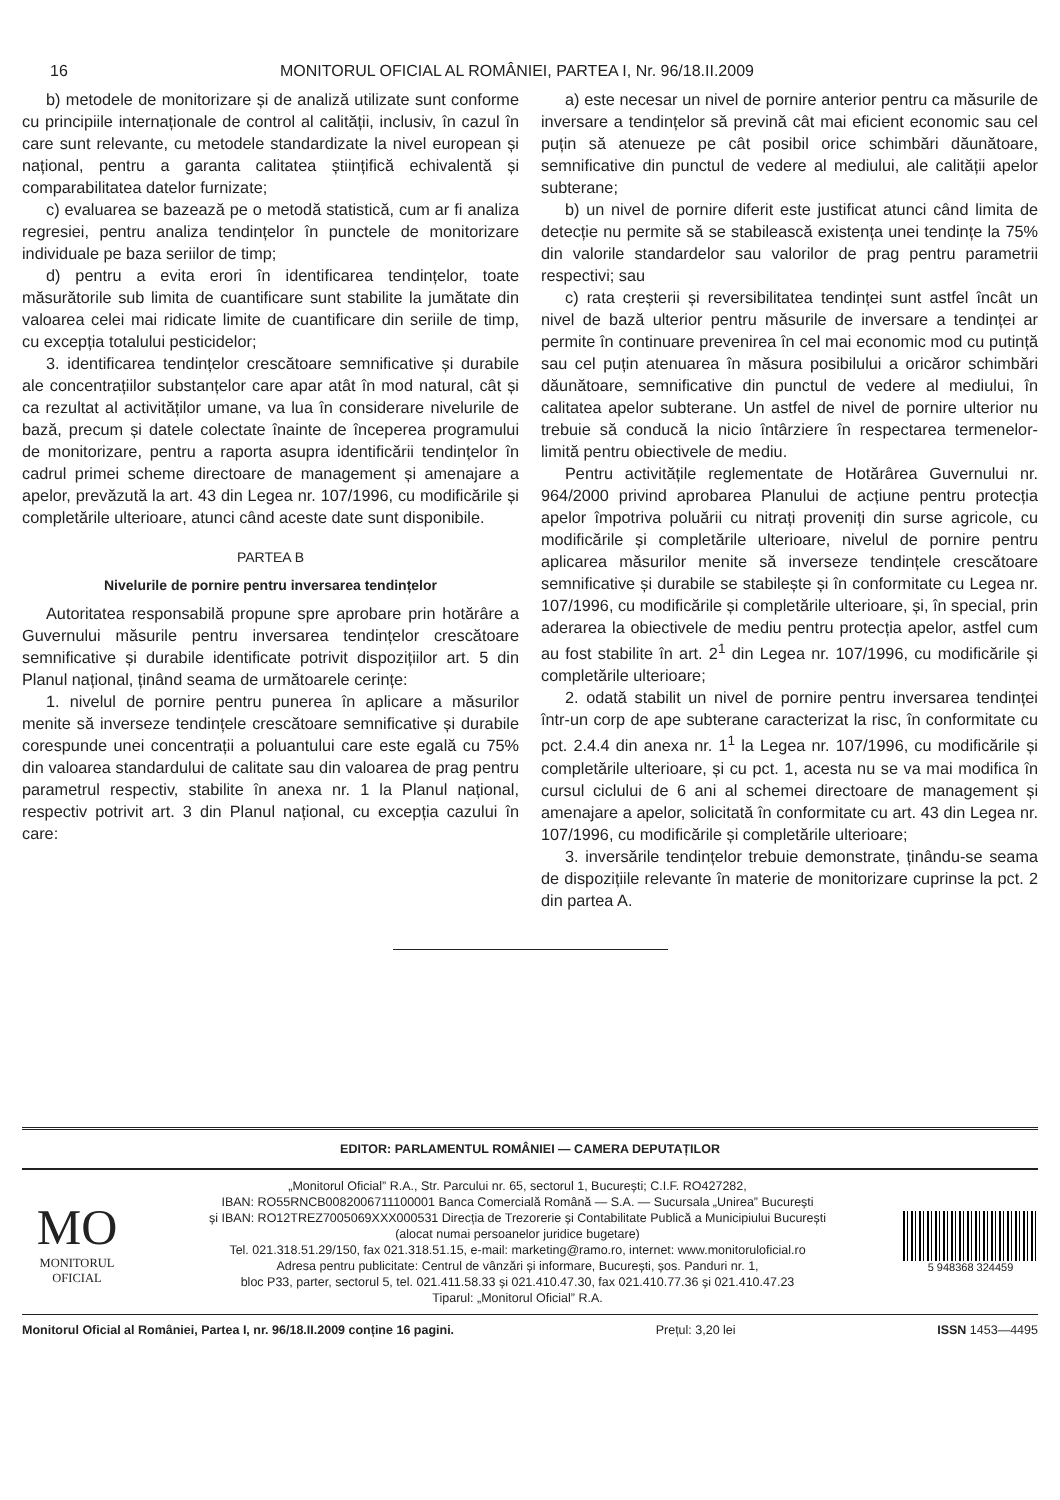16 MONITORUL OFICIAL AL ROMÂNIEI, PARTEA I, Nr. 96/18.II.2009
b) metodele de monitorizare și de analiză utilizate sunt conforme cu principiile internaționale de control al calității, inclusiv, în cazul în care sunt relevante, cu metodele standardizate la nivel european și național, pentru a garanta calitatea științifică echivalentă și comparabilitatea datelor furnizate;
c) evaluarea se bazează pe o metodă statistică, cum ar fi analiza regresiei, pentru analiza tendințelor în punctele de monitorizare individuale pe baza seriilor de timp;
d) pentru a evita erori în identificarea tendințelor, toate măsurătorile sub limita de cuantificare sunt stabilite la jumătate din valoarea celei mai ridicate limite de cuantificare din seriile de timp, cu excepția totalului pesticidelor;
3. identificarea tendințelor crescătoare semnificative și durabile ale concentrațiilor substanțelor care apar atât în mod natural, cât și ca rezultat al activităților umane, va lua în considerare nivelurile de bază, precum și datele colectate înainte de începerea programului de monitorizare, pentru a raporta asupra identificării tendințelor în cadrul primei scheme directoare de management și amenajare a apelor, prevăzută la art. 43 din Legea nr. 107/1996, cu modificările și completările ulterioare, atunci când aceste date sunt disponibile.
PARTEA B
Nivelurile de pornire pentru inversarea tendințelor
Autoritatea responsabilă propune spre aprobare prin hotărâre a Guvernului măsurile pentru inversarea tendințelor crescătoare semnificative și durabile identificate potrivit dispozițiilor art. 5 din Planul național, ținând seama de următoarele cerințe:
1. nivelul de pornire pentru punerea în aplicare a măsurilor menite să inverseze tendințele crescătoare semnificative și durabile corespunde unei concentrații a poluantului care este egală cu 75% din valoarea standardului de calitate sau din valoarea de prag pentru parametrul respectiv, stabilite în anexa nr. 1 la Planul național, respectiv potrivit art. 3 din Planul național, cu excepția cazului în care:
a) este necesar un nivel de pornire anterior pentru ca măsurile de inversare a tendințelor să prevină cât mai eficient economic sau cel puțin să atenueze pe cât posibil orice schimbări dăunătoare, semnificative din punctul de vedere al mediului, ale calității apelor subterane;
b) un nivel de pornire diferit este justificat atunci când limita de detecție nu permite să se stabilească existența unei tendințe la 75% din valorile standardelor sau valorilor de prag pentru parametrii respectivi; sau
c) rata creșterii și reversibilitatea tendinței sunt astfel încât un nivel de bază ulterior pentru măsurile de inversare a tendinței ar permite în continuare prevenirea în cel mai economic mod cu putință sau cel puțin atenuarea în măsura posibilului a oricăror schimbări dăunătoare, semnificative din punctul de vedere al mediului, în calitatea apelor subterane. Un astfel de nivel de pornire ulterior nu trebuie să conducă la nicio întârziere în respectarea termenelor-limită pentru obiectivele de mediu.
Pentru activitățile reglementate de Hotărârea Guvernului nr. 964/2000 privind aprobarea Planului de acțiune pentru protecția apelor împotriva poluării cu nitrați proveniți din surse agricole, cu modificările și completările ulterioare, nivelul de pornire pentru aplicarea măsurilor menite să inverseze tendințele crescătoare semnificative și durabile se stabilește și în conformitate cu Legea nr. 107/1996, cu modificările și completările ulterioare, și, în special, prin aderarea la obiectivele de mediu pentru protecția apelor, astfel cum au fost stabilite în art. 2<sup>1</sup> din Legea nr. 107/1996, cu modificările și completările ulterioare;
2. odată stabilit un nivel de pornire pentru inversarea tendinței într-un corp de ape subterane caracterizat la risc, în conformitate cu pct. 2.4.4 din anexa nr. 1<sup>1</sup> la Legea nr. 107/1996, cu modificările și completările ulterioare, și cu pct. 1, acesta nu se va mai modifica în cursul ciclului de 6 ani al schemei directoare de management și amenajare a apelor, solicitată în conformitate cu art. 43 din Legea nr. 107/1996, cu modificările și completările ulterioare;
3. inversările tendințelor trebuie demonstrate, ținându-se seama de dispozițiile relevante în materie de monitorizare cuprinse la pct. 2 din partea A.
EDITOR: PARLAMENTUL ROMÂNIEI — CAMERA DEPUTAȚILOR
MO
MONITORUL
OFICIAL
„Monitorul Oficial” R.A., Str. Parcului nr. 65, sectorul 1, București; C.I.F. RO427282,
IBAN: RO55RNCB0082006711100001 Banca Comercială Română — S.A. — Sucursala „Unirea” București
și IBAN: RO12TREZ7005069XXX000531 Direcția de Trezorerie și Contabilitate Publică a Municipiului București
(alocat numai persoanelor juridice bugetare)
Tel. 021.318.51.29/150, fax 021.318.51.15, e-mail: marketing@ramo.ro, internet: www.monitoruloficial.ro
Adresa pentru publicitate: Centrul de vânzări și informare, București, șos. Panduri nr. 1,
bloc P33, parter, sectorul 5, tel. 021.411.58.33 și 021.410.47.30, fax 021.410.77.36 și 021.410.47.23
Tiparul: „Monitorul Oficial” R.A.
5 948368 324459
Monitorul Oficial al României, Partea I, nr. 96/18.II.2009 conține 16 pagini. Prețul: 3,20 lei ISSN 1453—4495